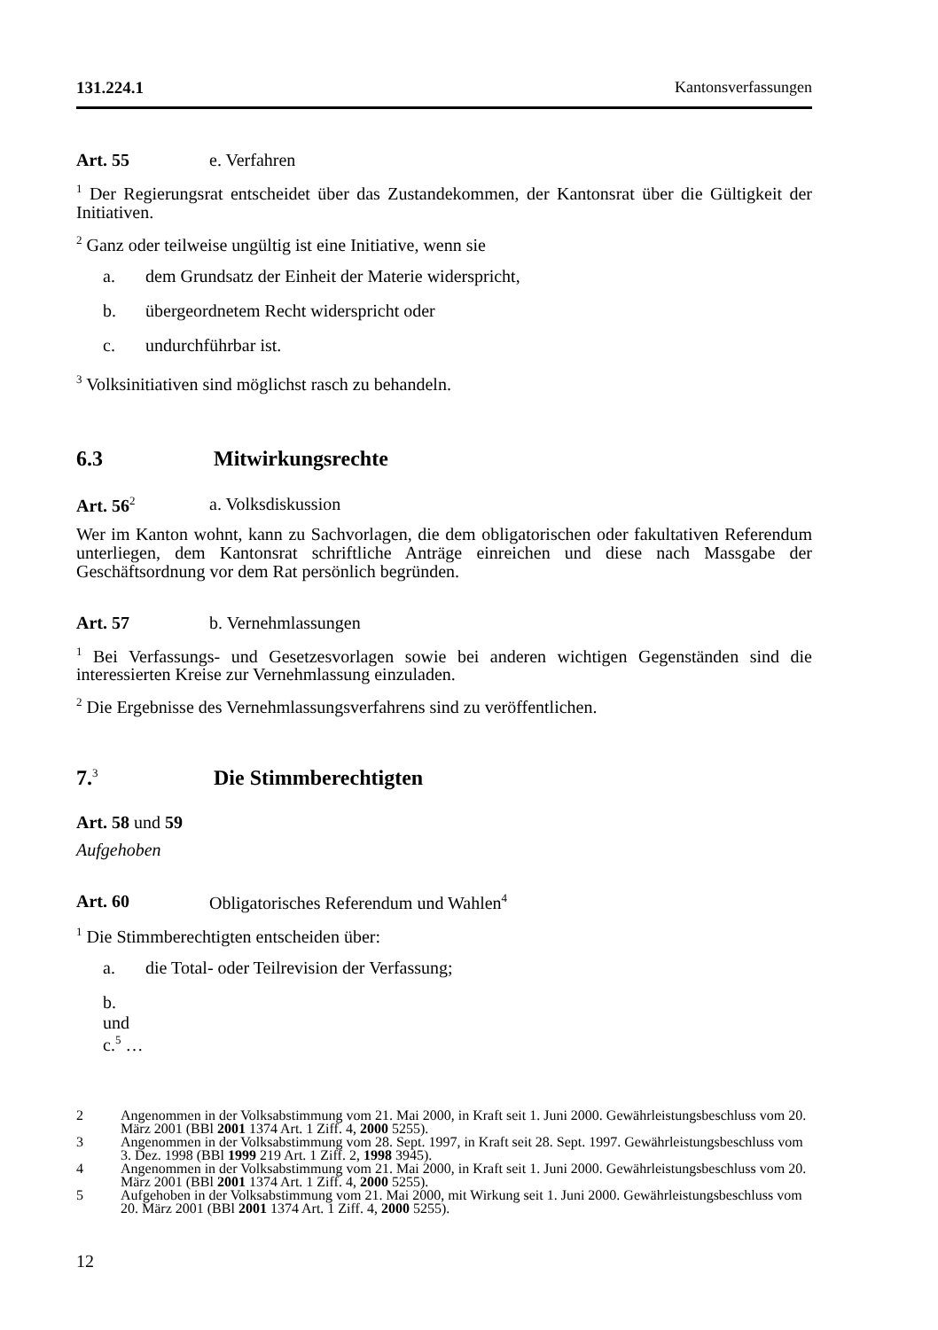131.224.1 Kantonsverfassungen
Art. 55 e. Verfahren
<sup>1</sup> Der Regierungsrat entscheidet über das Zustandekommen, der Kantonsrat über die Gültigkeit der Initiativen.
<sup>2</sup> Ganz oder teilweise ungültig ist eine Initiative, wenn sie
a. dem Grundsatz der Einheit der Materie widerspricht,
b. übergeordnetem Recht widerspricht oder
c. undurchführbar ist.
<sup>3</sup> Volksinitiativen sind möglichst rasch zu behandeln.
6.3 Mitwirkungsrechte
Art. 56<sup>2</sup> a. Volksdiskussion
Wer im Kanton wohnt, kann zu Sachvorlagen, die dem obligatorischen oder fakultativen Referendum unterliegen, dem Kantonsrat schriftliche Anträge einreichen und diese nach Massgabe der Geschäftsordnung vor dem Rat persönlich begründen.
Art. 57 b. Vernehmlassungen
<sup>1</sup> Bei Verfassungs- und Gesetzesvorlagen sowie bei anderen wichtigen Gegenständen sind die interessierten Kreise zur Vernehmlassung einzuladen.
<sup>2</sup> Die Ergebnisse des Vernehmlassungsverfahrens sind zu veröffentlichen.
7.<sup>3</sup> Die Stimmberechtigten
Art. 58 und 59
Aufgehoben
Art. 60 Obligatorisches Referendum und Wahlen<sup>4</sup>
<sup>1</sup> Die Stimmberechtigten entscheiden über:
a. die Total- oder Teilrevision der Verfassung;
b. und c.<sup>5</sup> …
2 Angenommen in der Volksabstimmung vom 21. Mai 2000, in Kraft seit 1. Juni 2000. Gewährleistungsbeschluss vom 20. März 2001 (BBl 2001 1374 Art. 1 Ziff. 4, 2000 5255).
3 Angenommen in der Volksabstimmung vom 28. Sept. 1997, in Kraft seit 28. Sept. 1997. Gewährleistungsbeschluss vom 3. Dez. 1998 (BBl 1999 219 Art. 1 Ziff. 2, 1998 3945).
4 Angenommen in der Volksabstimmung vom 21. Mai 2000, in Kraft seit 1. Juni 2000. Gewährleistungsbeschluss vom 20. März 2001 (BBl 2001 1374 Art. 1 Ziff. 4, 2000 5255).
5 Aufgehoben in der Volksabstimmung vom 21. Mai 2000, mit Wirkung seit 1. Juni 2000. Gewährleistungsbeschluss vom 20. März 2001 (BBl 2001 1374 Art. 1 Ziff. 4, 2000 5255).
12